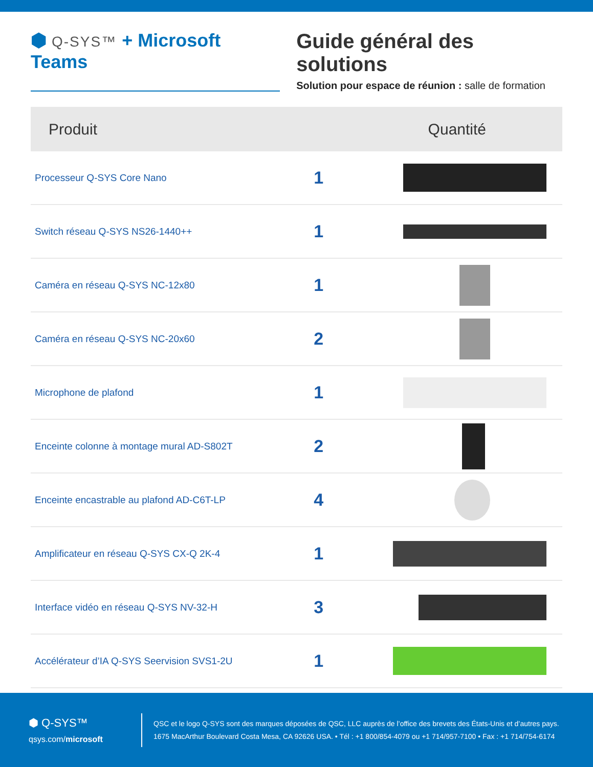⬢ Q-SYS™ + Microsoft Teams
Guide général des solutions
Solution pour espace de réunion : salle de formation
| Produit | Quantité | |
| --- | --- | --- |
| Processeur Q-SYS Core Nano | 1 | |
| Switch réseau Q-SYS NS26-1440++ | 1 | |
| Caméra en réseau Q-SYS NC-12x80 | 1 | |
| Caméra en réseau Q-SYS NC-20x60 | 2 | |
| Microphone de plafond | 1 | |
| Enceinte colonne à montage mural AD-S802T | 2 | |
| Enceinte encastrable au plafond AD-C6T-LP | 4 | |
| Amplificateur en réseau Q-SYS CX-Q 2K-4 | 1 | |
| Interface vidéo en réseau Q-SYS NV-32-H | 3 | |
| Accélérateur d’IA Q-SYS Seervision SVS1-2U | 1 | |
⬢ Q-SYS™
qsys.com/microsoft
QSC et le logo Q-SYS sont des marques déposées de QSC, LLC auprès de l’office des brevets des États-Unis et d’autres pays.
1675 MacArthur Boulevard Costa Mesa, CA 92626 USA. • Tél : +1 800/854-4079 ou +1 714/957-7100 • Fax : +1 714/754-6174